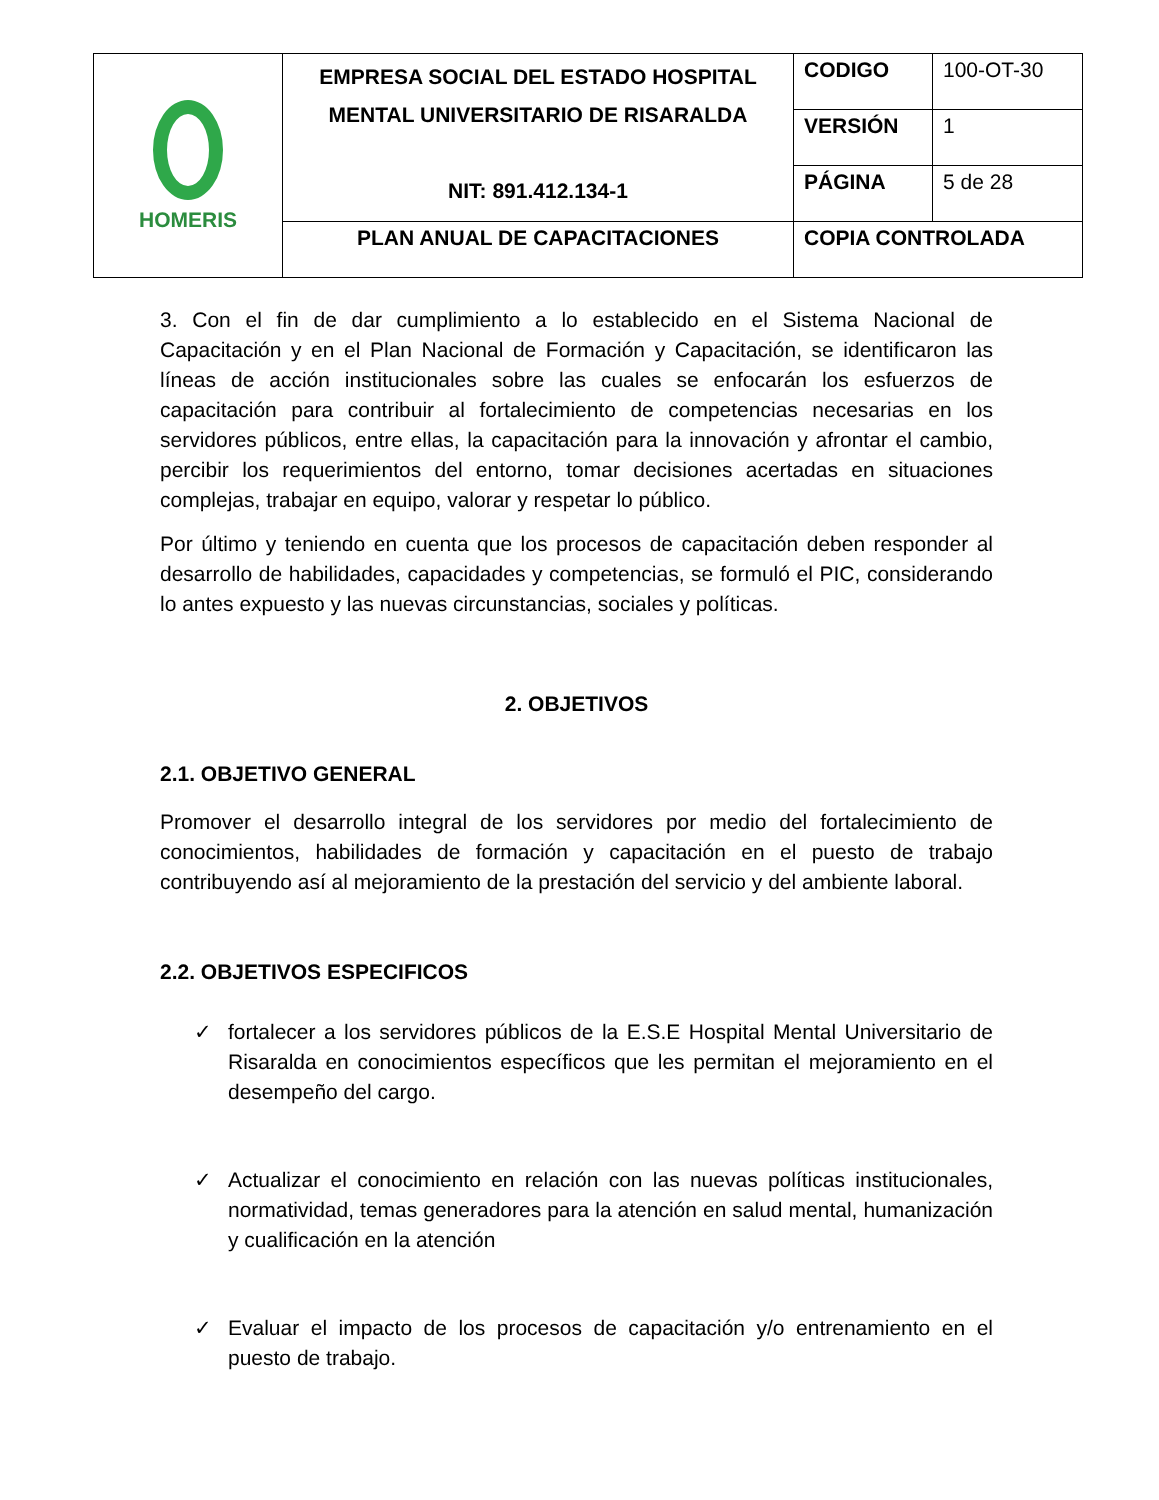| HOMERIS | EMPRESA SOCIAL DEL ESTADO HOSPITAL MENTAL UNIVERSITARIO DE RISARALDA NIT: 891.412.134-1 | CODIGO | 100-OT-30 |
| | | VERSIÓN | 1 |
| | | PÁGINA | 5 de 28 |
| | PLAN ANUAL DE CAPACITACIONES | COPIA CONTROLADA | |
3. Con el fin de dar cumplimiento a lo establecido en el Sistema Nacional de Capacitación y en el Plan Nacional de Formación y Capacitación, se identificaron las líneas de acción institucionales sobre las cuales se enfocarán los esfuerzos de capacitación para contribuir al fortalecimiento de competencias necesarias en los servidores públicos, entre ellas, la capacitación para la innovación y afrontar el cambio, percibir los requerimientos del entorno, tomar decisiones acertadas en situaciones complejas, trabajar en equipo, valorar y respetar lo público.
Por último y teniendo en cuenta que los procesos de capacitación deben responder al desarrollo de habilidades, capacidades y competencias, se formuló el PIC, considerando lo antes expuesto y las nuevas circunstancias, sociales y políticas.
2. OBJETIVOS
2.1. OBJETIVO GENERAL
Promover el desarrollo integral de los servidores por medio del fortalecimiento de conocimientos, habilidades de formación y capacitación en el puesto de trabajo contribuyendo así al mejoramiento de la prestación del servicio y del ambiente laboral.
2.2. OBJETIVOS ESPECIFICOS
✓ fortalecer a los servidores públicos de la E.S.E Hospital Mental Universitario de Risaralda en conocimientos específicos que les permitan el mejoramiento en el desempeño del cargo.
✓ Actualizar el conocimiento en relación con las nuevas políticas institucionales, normatividad, temas generadores para la atención en salud mental, humanización y cualificación en la atención
✓ Evaluar el impacto de los procesos de capacitación y/o entrenamiento en el puesto de trabajo.